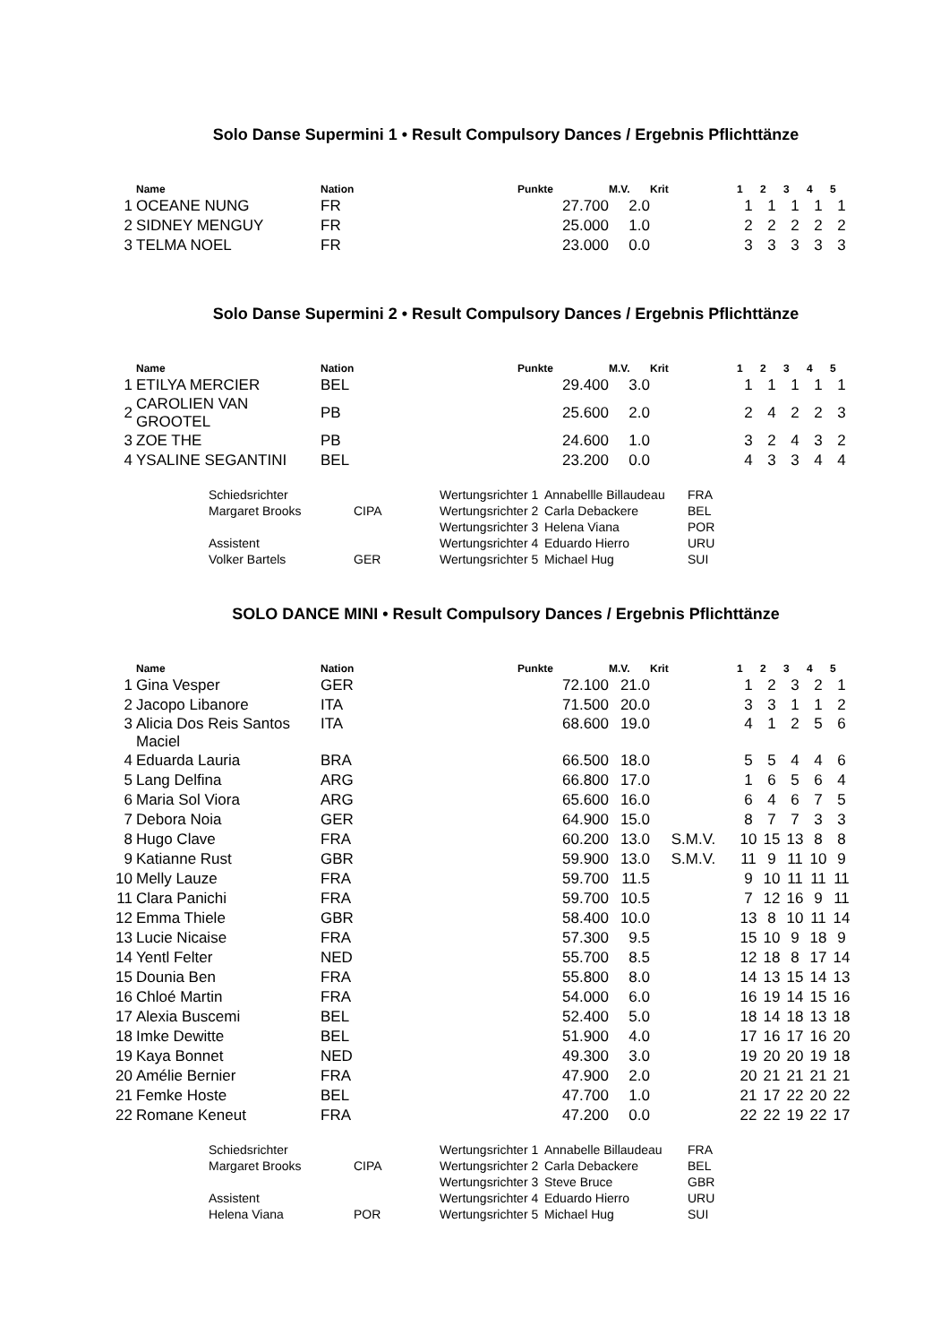Solo Danse Supermini 1 • Result Compulsory Dances / Ergebnis Pflichttänze
| | Name | Nation | Punkte | M.V. | Krit | 1 | 2 | 3 | 4 | 5 |
| --- | --- | --- | --- | --- | --- | --- | --- | --- | --- | --- |
| 1 | OCEANE NUNG | FR | 27.700 | 2.0 | | 1 | 1 | 1 | 1 | 1 |
| 2 | SIDNEY MENGUY | FR | 25.000 | 1.0 | | 2 | 2 | 2 | 2 | 2 |
| 3 | TELMA NOEL | FR | 23.000 | 0.0 | | 3 | 3 | 3 | 3 | 3 |
Solo Danse Supermini 2 • Result Compulsory Dances / Ergebnis Pflichttänze
| | Name | Nation | Punkte | M.V. | Krit | 1 | 2 | 3 | 4 | 5 |
| --- | --- | --- | --- | --- | --- | --- | --- | --- | --- | --- |
| 1 | ETILYA MERCIER | BEL | 29.400 | 3.0 | | 1 | 1 | 1 | 1 | 1 |
| 2 | CAROLIEN VAN GROOTEL | PB | 25.600 | 2.0 | | 2 | 4 | 2 | 2 | 3 |
| 3 | ZOE THE | PB | 24.600 | 1.0 | | 3 | 2 | 4 | 3 | 2 |
| 4 | YSALINE SEGANTINI | BEL | 23.200 | 0.0 | | 4 | 3 | 3 | 4 | 4 |
| Schiedsrichter | | Wertungsrichter 1 | Annabellle Billaudeau | FRA |
| Margaret Brooks | CIPA | Wertungsrichter 2 | Carla Debackere | BEL |
| | | Wertungsrichter 3 | Helena Viana | POR |
| Assistent | | Wertungsrichter 4 | Eduardo Hierro | URU |
| Volker Bartels | GER | Wertungsrichter 5 | Michael Hug | SUI |
SOLO DANCE MINI • Result Compulsory Dances / Ergebnis Pflichttänze
| | Name | Nation | Punkte | M.V. | Krit | 1 | 2 | 3 | 4 | 5 |
| --- | --- | --- | --- | --- | --- | --- | --- | --- | --- | --- |
| 1 | Gina Vesper | GER | 72.100 | 21.0 | | 1 | 2 | 3 | 2 | 1 |
| 2 | Jacopo Libanore | ITA | 71.500 | 20.0 | | 3 | 3 | 1 | 1 | 2 |
| 3 | Alicia Dos Reis Santos Maciel | ITA | 68.600 | 19.0 | | 4 | 1 | 2 | 5 | 6 |
| 4 | Eduarda Lauria | BRA | 66.500 | 18.0 | | 5 | 5 | 4 | 4 | 6 |
| 5 | Lang Delfina | ARG | 66.800 | 17.0 | | 1 | 6 | 5 | 6 | 4 |
| 6 | Maria Sol Viora | ARG | 65.600 | 16.0 | | 6 | 4 | 6 | 7 | 5 |
| 7 | Debora Noia | GER | 64.900 | 15.0 | | 8 | 7 | 7 | 3 | 3 |
| 8 | Hugo Clave | FRA | 60.200 | 13.0 | S.M.V. | 10 | 15 | 13 | 8 | 8 |
| 9 | Katianne Rust | GBR | 59.900 | 13.0 | S.M.V. | 11 | 9 | 11 | 10 | 9 |
| 10 | Melly Lauze | FRA | 59.700 | 11.5 | | 9 | 10 | 11 | 11 | 11 |
| 11 | Clara Panichi | FRA | 59.700 | 10.5 | | 7 | 12 | 16 | 9 | 11 |
| 12 | Emma Thiele | GBR | 58.400 | 10.0 | | 13 | 8 | 10 | 11 | 14 |
| 13 | Lucie Nicaise | FRA | 57.300 | 9.5 | | 15 | 10 | 9 | 18 | 9 |
| 14 | Yentl Felter | NED | 55.700 | 8.5 | | 12 | 18 | 8 | 17 | 14 |
| 15 | Dounia Ben | FRA | 55.800 | 8.0 | | 14 | 13 | 15 | 14 | 13 |
| 16 | Chloé Martin | FRA | 54.000 | 6.0 | | 16 | 19 | 14 | 15 | 16 |
| 17 | Alexia Buscemi | BEL | 52.400 | 5.0 | | 18 | 14 | 18 | 13 | 18 |
| 18 | Imke Dewitte | BEL | 51.900 | 4.0 | | 17 | 16 | 17 | 16 | 20 |
| 19 | Kaya Bonnet | NED | 49.300 | 3.0 | | 19 | 20 | 20 | 19 | 18 |
| 20 | Amélie Bernier | FRA | 47.900 | 2.0 | | 20 | 21 | 21 | 21 | 21 |
| 21 | Femke Hoste | BEL | 47.700 | 1.0 | | 21 | 17 | 22 | 20 | 22 |
| 22 | Romane Keneut | FRA | 47.200 | 0.0 | | 22 | 22 | 19 | 22 | 17 |
| Schiedsrichter | | Wertungsrichter 1 | Annabelle Billaudeau | FRA |
| Margaret Brooks | CIPA | Wertungsrichter 2 | Carla Debackere | BEL |
| | | Wertungsrichter 3 | Steve Bruce | GBR |
| Assistent | | Wertungsrichter 4 | Eduardo Hierro | URU |
| Helena Viana | POR | Wertungsrichter 5 | Michael Hug | SUI |